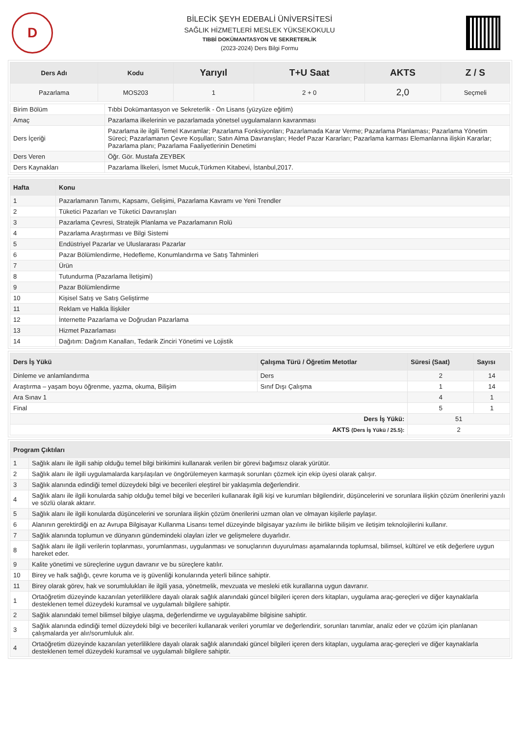D
BİLECİK ŞEYH EDEBALİ ÜNİVERSİTESİ
SAĞLIK HİZMETLERİ MESLEK YÜKSEKOKULU
TIBBİ DOKÜMANTASYON VE SEKRETERLİK
(2023-2024) Ders Bilgi Formu
| Ders Adı | Kodu | Yarıyıl | T+U Saat | AKTS | Z / S |
| --- | --- | --- | --- | --- | --- |
| Pazarlama | MOS203 | 1 | 2 + 0 | 2,0 | Seçmeli |
| Birim Bölüm | Tıbbi Dokümantasyon ve Sekreterlik - Ön Lisans (yüzyüze eğitim) |
| Amaç | Pazarlama ilkelerinin ve pazarlamada yönetsel uygulamaların kavranması |
| Ders İçeriği | Pazarlama ile ilgili Temel Kavramlar; Pazarlama Fonksiyonları; Pazarlamada Karar Verme; Pazarlama Planlaması; Pazarlama Yönetim Süreci; Pazarlamanın Çevre Koşulları; Satın Alma Davranışları; Hedef Pazar Kararları; Pazarlama karması Elemanlarına ilişkin Kararlar; Pazarlama planı; Pazarlama Faaliyetlerinin Denetimi |
| Ders Veren | Öğr. Gör. Mustafa ZEYBEK |
| Ders Kaynakları | Pazarlama İlkeleri, İsmet Mucuk,Türkmen Kitabevi, İstanbul,2017. |
| Hafta | Konu |
| --- | --- |
| 1 | Pazarlamanın Tanımı, Kapsamı, Gelişimi, Pazarlama Kavramı ve Yeni Trendler |
| 2 | Tüketici Pazarları ve Tüketici Davranışları |
| 3 | Pazarlama Çevresi, Stratejik Planlama ve Pazarlamanın Rolü |
| 4 | Pazarlama Araştırması ve Bilgi Sistemi |
| 5 | Endüstriyel Pazarlar ve Uluslararası Pazarlar |
| 6 | Pazar Bölümlendirme, Hedefleme, Konumlandırma ve Satış Tahminleri |
| 7 | Ürün |
| 8 | Tutundurma (Pazarlama İletişimi) |
| 9 | Pazar Bölümlendirme |
| 10 | Kişisel Satış ve Satış Geliştirme |
| 11 | Reklam ve Halkla İlişkiler |
| 12 | İnternette Pazarlama ve Doğrudan Pazarlama |
| 13 | Hizmet Pazarlaması |
| 14 | Dağıtım: Dağıtım Kanalları, Tedarik Zinciri Yönetimi ve Lojistik |
| Ders İş Yükü | Çalışma Türü / Öğretim Metotlar | Süresi (Saat) | Sayısı |
| --- | --- | --- | --- |
| Dinleme ve anlamlandırma | Ders | 2 | 14 |
| Araştırma – yaşam boyu öğrenme, yazma, okuma, Bilişim | Sınıf Dışı Çalışma | 1 | 14 |
| Ara Sınav 1 | | 4 | 1 |
| Final | | 5 | 1 |
| Ders İş Yükü: | | 51 | |
| AKTS (Ders İş Yükü / 25.5): | | 2 | |
| Program Çıktıları | |
| --- | --- |
| 1 | Sağlık alanı ile ilgili sahip olduğu temel bilgi birikimini kullanarak verilen bir görevi bağımsız olarak yürütür. |
| 2 | Sağlık alanı ile ilgili uygulamalarda karşılaşılan ve öngörülemeyen karmaşık sorunları çözmek için ekip üyesi olarak çalışır. |
| 3 | Sağlık alanında edindiği temel düzeydeki bilgi ve becerileri eleştirel bir yaklaşımla değerlendirir. |
| 4 | Sağlık alanı ile ilgili konularda sahip olduğu temel bilgi ve becerileri kullanarak ilgili kişi ve kurumları bilgilendirir, düşüncelerini ve sorunlara ilişkin çözüm önerilerini yazılı ve sözlü olarak aktarır. |
| 5 | Sağlık alanı ile ilgili konularda düşüncelerini ve sorunlara ilişkin çözüm önerilerini uzman olan ve olmayan kişilerle paylaşır. |
| 6 | Alanının gerektirdiği en az Avrupa Bilgisayar Kullanma Lisansı temel düzeyinde bilgisayar yazılımı ile birlikte bilişim ve iletişim teknolojilerini kullanır. |
| 7 | Sağlık alanında toplumun ve dünyanın gündemindeki olayları izler ve gelişmelere duyarlıdır. |
| 8 | Sağlık alanı ile ilgili verilerin toplanması, yorumlanması, uygulanması ve sonuçlarının duyurulması aşamalarında toplumsal, bilimsel, kültürel ve etik değerlere uygun hareket eder. |
| 9 | Kalite yönetimi ve süreçlerine uygun davranır ve bu süreçlere katılır. |
| 10 | Birey ve halk sağlığı, çevre koruma ve iş güvenliği konularında yeterli bilince sahiptir. |
| 11 | Birey olarak görev, hak ve sorumlulukları ile ilgili yasa, yönetmelik, mevzuata ve mesleki etik kurallarına uygun davranır. |
| 1 | Ortaöğretim düzeyinde kazanılan yeterliliklere dayalı olarak sağlık alanındaki güncel bilgileri içeren ders kitapları, uygulama araç-gereçleri ve diğer kaynaklarla desteklenen temel düzeydeki kuramsal ve uygulamalı bilgilere sahiptir. |
| 2 | Sağlık alanındaki temel bilimsel bilgiye ulaşma, değerlendirme ve uygulayabilme bilgisine sahiptir. |
| 3 | Sağlık alanında edindiği temel düzeydeki bilgi ve becerileri kullanarak verileri yorumlar ve değerlendirir, sorunları tanımlar, analiz eder ve çözüm için planlanan çalışmalarda yer alır/sorumluluk alır. |
| 4 | Ortaöğretim düzeyinde kazanılan yeterliliklere dayalı olarak sağlık alanındaki güncel bilgileri içeren ders kitapları, uygulama araç-gereçleri ve diğer kaynaklarla desteklenen temel düzeydeki kuramsal ve uygulamalı bilgilere sahiptir. |